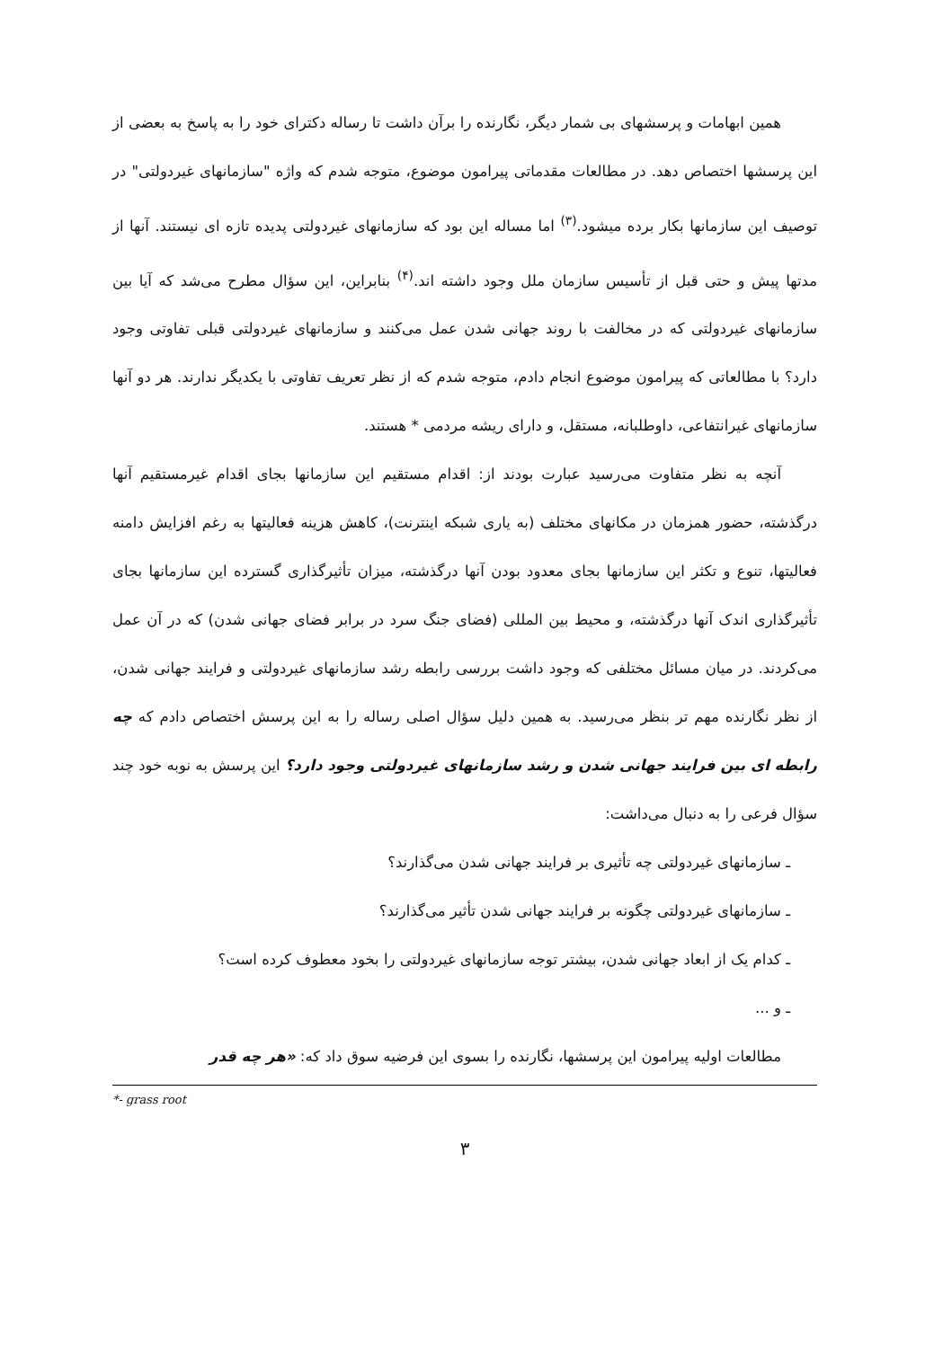همین ابهامات و پرسشهای بی شمار دیگر، نگارنده را برآن داشت تا رساله دکترای خود را به پاسخ به بعضی از این پرسشها اختصاص دهد. در مطالعات مقدماتی پیرامون موضوع، متوجه شدم که واژه "سازمانهای غیردولتی" در توصیف این سازمانها بکار برده میشود.<sup>(۳)</sup> اما مساله این بود که سازمانهای غیردولتی پدیده تازه ای نیستند. آنها از مدتها پیش و حتی قبل از تأسیس سازمان ملل وجود داشته اند.<sup>(۴)</sup> بنابراین، این سؤال مطرح می‌شد که آیا بین سازمانهای غیردولتی که در مخالفت با روند جهانی شدن عمل می‌کنند و سازمانهای غیردولتی قبلی تفاوتی وجود دارد؟ با مطالعاتی که پیرامون موضوع انجام دادم، متوجه شدم که از نظر تعریف تفاوتی با یکدیگر ندارند. هر دو آنها سازمانهای غیرانتفاعی، داوطلبانه، مستقل، و دارای ریشه مردمی * هستند.
آنچه به نظر متفاوت می‌رسید عبارت بودند از: اقدام مستقیم این سازمانها بجای اقدام غیرمستقیم آنها درگذشته، حضور همزمان در مکانهای مختلف (به یاری شبکه اینترنت)، کاهش هزینه فعالیتها به رغم افزایش دامنه فعالیتها، تنوع و تکثر این سازمانها بجای معدود بودن آنها درگذشته، میزان تأثیرگذاری گسترده این سازمانها بجای تأثیرگذاری اندک آنها درگذشته، و محیط بین المللی (فضای جنگ سرد در برابر فضای جهانی شدن) که در آن عمل می‌کردند. در میان مسائل مختلفی که وجود داشت بررسی رابطه رشد سازمانهای غیردولتی و فرایند جهانی شدن، از نظر نگارنده مهم تر بنظر می‌رسید. به همین دلیل سؤال اصلی رساله را به این پرسش اختصاص دادم که چه رابطه ای بین فرایند جهانی شدن و رشد سازمانهای غیردولتی وجود دارد؟ این پرسش به نوبه خود چند سؤال فرعی را به دنبال می‌داشت:
ـ سازمانهای غیردولتی چه تأثیری بر فرایند جهانی شدن می‌گذارند؟
ـ سازمانهای غیردولتی چگونه بر فرایند جهانی شدن تأثیر می‌گذارند؟
ـ کدام یک از ابعاد جهانی شدن، بیشتر توجه سازمانهای غیردولتی را بخود معطوف کرده است؟
ـ و ...
مطالعات اولیه پیرامون این پرسشها، نگارنده را بسوی این فرضیه سوق داد که: «هر چه قدر
*- grass root
۳